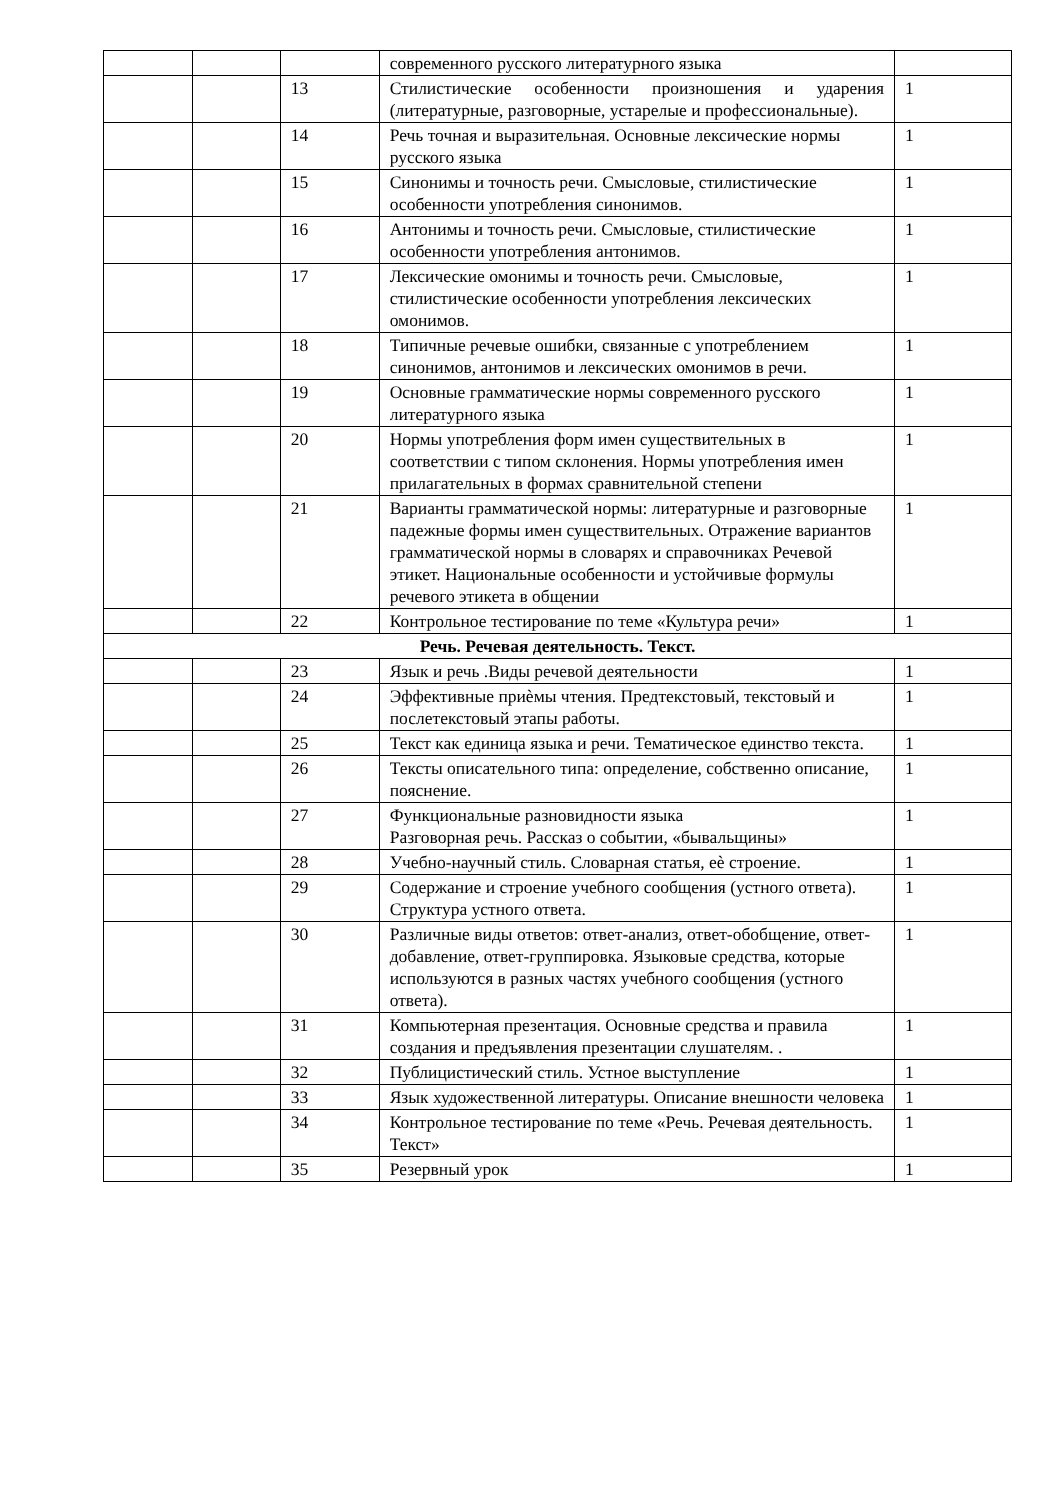| | | | современного русского литературного языка | |
| | | 13 | Стилистические особенности произношения и ударения (литературные, разговорные, устарелые и профессиональные). | 1 |
| | | 14 | Речь точная и выразительная. Основные лексические нормы русского языка | 1 |
| | | 15 | Синонимы и точность речи. Смысловые, стилистические особенности употребления синонимов. | 1 |
| | | 16 | Антонимы и точность речи. Смысловые, стилистические особенности употребления антонимов. | 1 |
| | | 17 | Лексические омонимы и точность речи. Смысловые, стилистические особенности употребления лексических омонимов. | 1 |
| | | 18 | Типичные речевые ошибки, связанные с употреблением синонимов, антонимов и лексических омонимов в речи. | 1 |
| | | 19 | Основные грамматические нормы современного русского литературного языка | 1 |
| | | 20 | Нормы употребления форм имен существительных в соответствии с типом склонения. Нормы употребления имен прилагательных в формах сравнительной степени | 1 |
| | | 21 | Варианты грамматической нормы: литературные и разговорные падежные формы имен существительных. Отражение вариантов грамматической нормы в словарях и справочниках Речевой этикет. Национальные особенности и устойчивые формулы речевого этикета в общении | 1 |
| | | 22 | Контрольное тестирование по теме «Культура речи» | 1 |
| Речь. Речевая деятельность. Текст. | | | | |
| | | 23 | Язык и речь .Виды речевой деятельности | 1 |
| | | 24 | Эффективные приѐмы чтения. Предтекстовый, текстовый и послетекстовый этапы работы. | 1 |
| | | 25 | Текст как единица языка и речи. Тематическое единство текста. | 1 |
| | | 26 | Тексты описательного типа: определение, собственно описание, пояснение. | 1 |
| | | 27 | Функциональные разновидности языка Разговорная речь. Рассказ о событии, «бывальщины» | 1 |
| | | 28 | Учебно-научный стиль. Словарная статья, еѐ строение. | 1 |
| | | 29 | Содержание и строение учебного сообщения (устного ответа). Структура устного ответа. | 1 |
| | | 30 | Различные виды ответов: ответ-анализ, ответ-обобщение, ответ-добавление, ответ-группировка. Языковые средства, которые используются в разных частях учебного сообщения (устного ответа). | 1 |
| | | 31 | Компьютерная презентация. Основные средства и правила создания и предъявления презентации слушателям. . | 1 |
| | | 32 | Публицистический стиль. Устное выступление | 1 |
| | | 33 | Язык художественной литературы. Описание внешности человека | 1 |
| | | 34 | Контрольное тестирование по теме «Речь. Речевая деятельность. Текст» | 1 |
| | | 35 | Резервный урок | 1 |